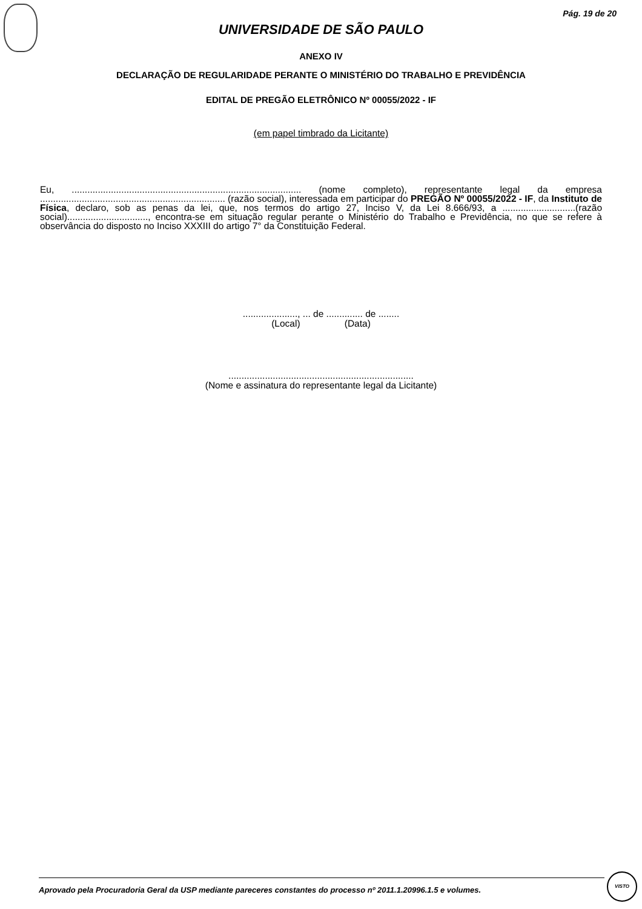Pág. 19 de 20
UNIVERSIDADE DE SÃO PAULO
ANEXO IV
DECLARAÇÃO DE REGULARIDADE PERANTE O MINISTÉRIO DO TRABALHO E PREVIDÊNCIA
EDITAL DE PREGÃO ELETRÔNICO Nº 00055/2022 - IF
(em papel timbrado da Licitante)
Eu, ........................................................................................ (nome completo), representante legal da empresa ....................................................................... (razão social), interessada em participar do PREGÃO Nº 00055/2022 - IF, da Instituto de Física, declaro, sob as penas da lei, que, nos termos do artigo 27, Inciso V, da Lei 8.666/93, a ............................(razão social)..............................., encontra-se em situação regular perante o Ministério do Trabalho e Previdência, no que se refere à observância do disposto no Inciso XXXIII do artigo 7° da Constituição Federal.
....................., ... de .............. de ........
(Local) (Data)
.......................................................................
(Nome e assinatura do representante legal da Licitante)
Aprovado pela Procuradoria Geral da USP mediante pareceres constantes do processo nº 2011.1.20996.1.5 e volumes.
VISTO